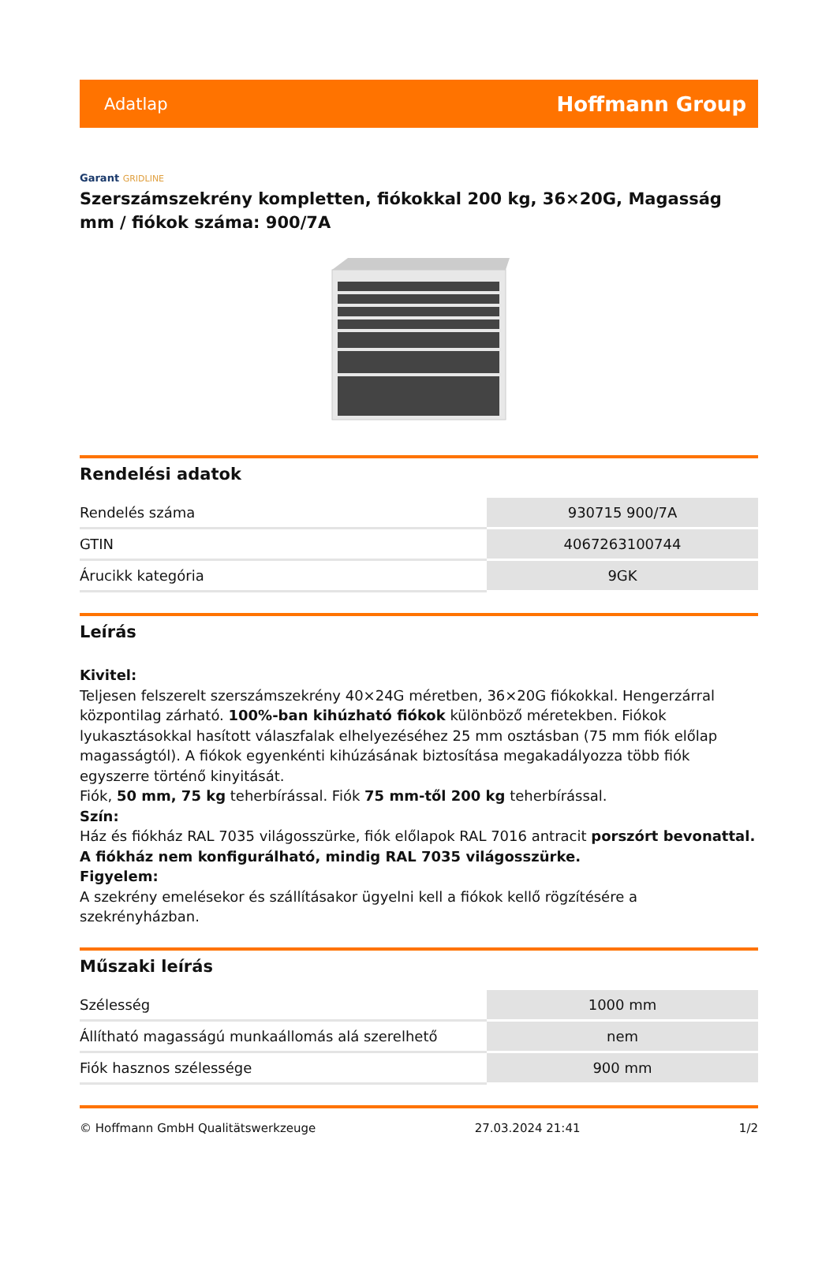Adatlap
Hoffmann Group
Garant GRIDLINE
Szerszámszekrény kompletten, fiókokkal 200 kg, 36×20G, Magasság mm / fiókok száma: 900/7A
Rendelési adatok
| Rendelés száma | 930715 900/7A |
| GTIN | 4067263100744 |
| Árucikk kategória | 9GK |
Leírás
Kivitel:
Teljesen felszerelt szerszámszekrény 40×24G méretben, 36×20G fiókokkal. Hengerzárral központilag zárható. 100%-ban kihúzható fiókok különböző méretekben. Fiókok lyukasztásokkal hasított válaszfalak elhelyezéséhez 25 mm osztásban (75 mm fiók előlap magasságtól). A fiókok egyenkénti kihúzásának biztosítása megakadályozza több fiók egyszerre történő kinyitását.
Fiók, 50 mm, 75 kg teherbírással. Fiók 75 mm-től 200 kg teherbírással.
Szín:
Ház és fiókház RAL 7035 világosszürke, fiók előlapok RAL 7016 antracit porszórt bevonattal. A fiókház nem konfigurálható, mindig RAL 7035 világosszürke.
Figyelem:
A szekrény emelésekor és szállításakor ügyelni kell a fiókok kellő rögzítésére a szekrényházban.
Műszaki leírás
| Szélesség | 1000 mm |
| Állítható magasságú munkaállomás alá szerelhető | nem |
| Fiók hasznos szélessége | 900 mm |
© Hoffmann GmbH Qualitätswerkzeuge 27.03.2024 21:41 1/2